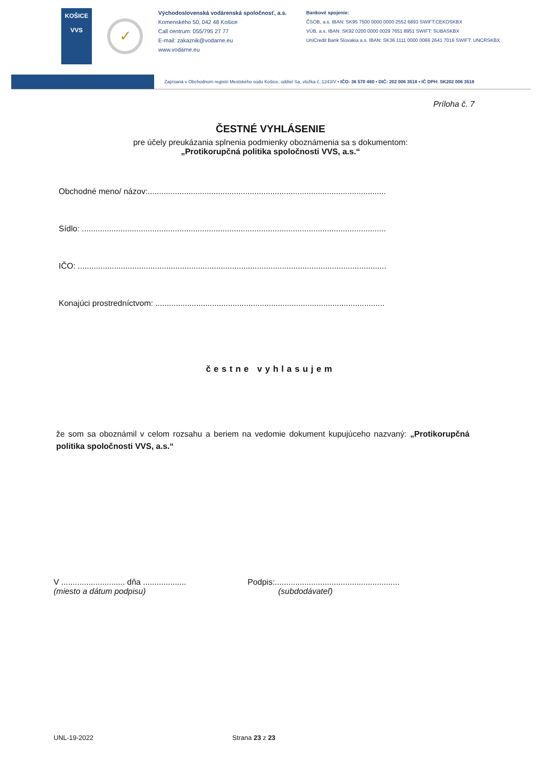KOŠICE
VVS
✓
Východoslovenská vodárenská spoločnosť, a.s.
Komenského 50, 042 48 Košice
Call centrum: 055/795 27 77
E-mail: zakaznik@vodarne.eu
www.vodarne.eu
Bankové spojenie:
ČSOB, a.s. IBAN: SK95 7500 0000 0000 2552 6893 SWIFT:CEKOSKBX
VÚB, a.s. IBAN: SK92 0200 0000 0029 7651 8951 SWIFT: SUBASKBX
UniCredit Bank Slovakia a.s. IBAN: SK36 1111 0000 0066 2641 7016 SWIFT: UNCRSKBX
Zapísaná v Obchodnom registri Mestského súdu Košice, oddiel Sa, vložka č.:1243/V • IČO: 36 570 460 • DIČ: 202 006 3518 • IČ DPH: SK202 006 3518
Príloha č. 7
ČESTNÉ VYHLÁSENIE
pre účely preukázania splnenia podmienky oboznámenia sa s dokumentom:
„Protikorupčná politika spoločnosti VVS, a.s.“
Obchodné meno/ názov:.........................................................................................................
Sídlo: ......................................................................................................................................
IČO: ........................................................................................................................................
Konajúci prostredníctvom: .....................................................................................................
čestne vyhlasujem
že som sa oboznámil v celom rozsahu a beriem na vedomie dokument kupujúceho nazvaný: „Protikorupčná politika spoločnosti VVS, a.s.“
V ............................ dňa ...................
(miesto a dátum podpisu)
Podpis:.......................................................
(subdodávateľ)
UNL-19-2022 Strana 23 z 23